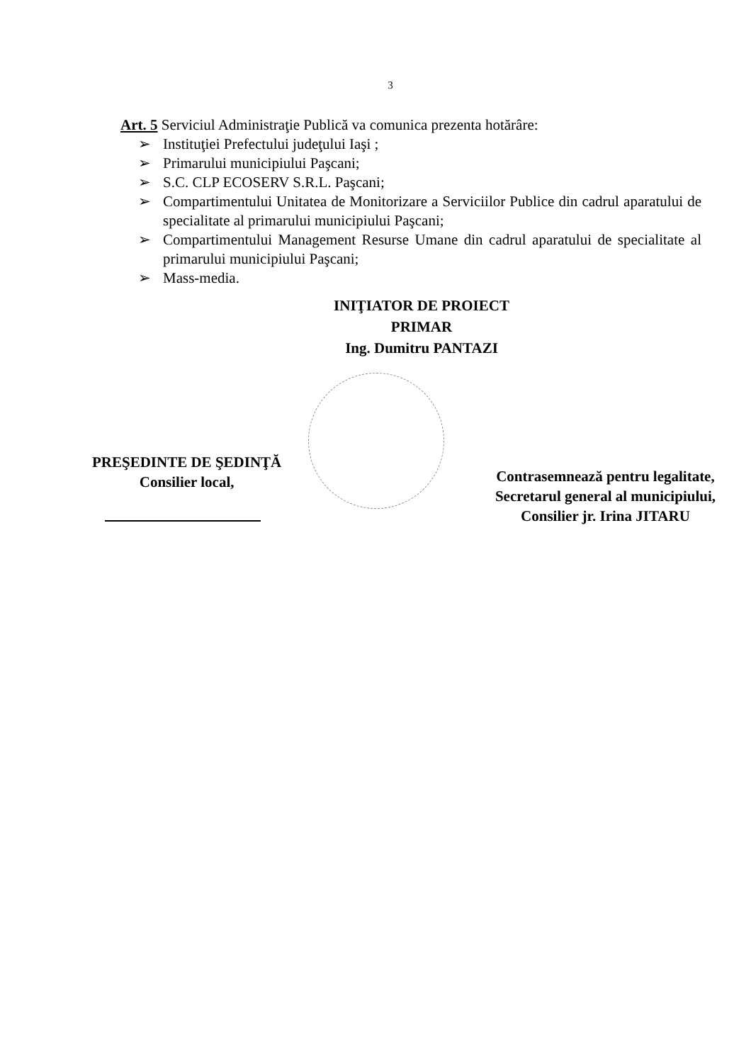3
Art. 5 Serviciul Administraţie Publică va comunica prezenta hotărâre:
➢ Instituţiei Prefectului judeţului Iaşi ;
➢ Primarului municipiului Paşcani;
➢ S.C. CLP ECOSERV S.R.L. Paşcani;
➢ Compartimentului Unitatea de Monitorizare a Serviciilor Publice din cadrul aparatului de specialitate al primarului municipiului Paşcani;
➢ Compartimentului Management Resurse Umane din cadrul aparatului de specialitate al primarului municipiului Paşcani;
➢ Mass-media.
INIŢIATOR DE PROIECT
PRIMAR
Ing. Dumitru PANTAZI
PREŞEDINTE DE ŞEDINŢĂ
Consilier local,
Contrasemnează pentru legalitate,
Secretarul general al municipiului,
Consilier jr. Irina JITARU